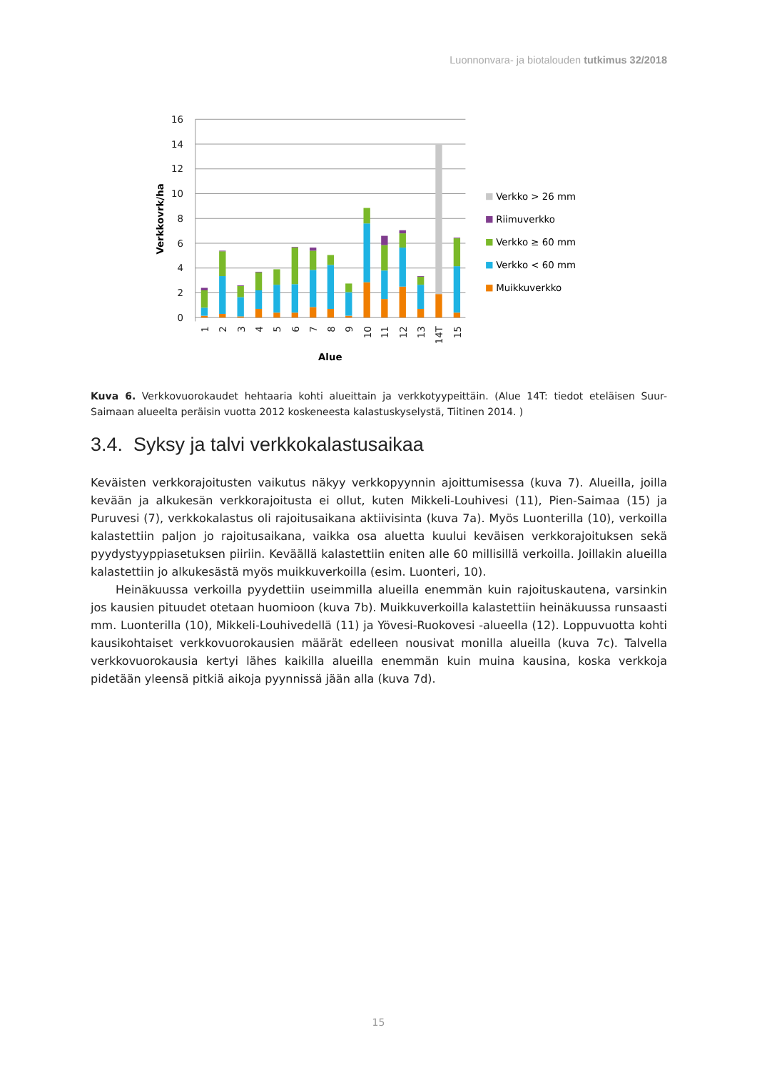Luonnonvara- ja biotalouden tutkimus 32/2018
16
14
12
10
8
6
4
2
0
Verkkovrk/ha
1
2
3
4
5
6
7
8
9
10
11
12
13
14T
15
Alue
Verkko > 26 mm
Riimuverkko
Verkko ≥ 60 mm
Verkko < 60 mm
Muikkuverkko
Kuva 6. Verkkovuorokaudet hehtaaria kohti alueittain ja verkkotyypeittäin. (Alue 14T: tiedot eteläisen Suur-Saimaan alueelta peräisin vuotta 2012 koskeneesta kalastuskyselystä, Tiitinen 2014. )
3.4. Syksy ja talvi verkkokalastusaikaa
Keväisten verkkorajoitusten vaikutus näkyy verkkopyynnin ajoittumisessa (kuva 7). Alueilla, joilla kevään ja alkukesän verkkorajoitusta ei ollut, kuten Mikkeli-Louhivesi (11), Pien-Saimaa (15) ja Puruvesi (7), verkkokalastus oli rajoitusaikana aktiivisinta (kuva 7a). Myös Luonterilla (10), verkoilla kalastettiin paljon jo rajoitusaikana, vaikka osa aluetta kuului keväisen verkkorajoituksen sekä pyydystyyppiasetuksen piiriin. Keväällä kalastettiin eniten alle 60 millisillä verkoilla. Joillakin alueilla kalastettiin jo alkukesästä myös muikkuverkoilla (esim. Luonteri, 10).
Heinäkuussa verkoilla pyydettiin useimmilla alueilla enemmän kuin rajoituskautena, varsinkin jos kausien pituudet otetaan huomioon (kuva 7b). Muikkuverkoilla kalastettiin heinäkuussa runsaasti mm. Luonterilla (10), Mikkeli-Louhivedellä (11) ja Yövesi-Ruokovesi -alueella (12). Loppuvuotta kohti kausikohtaiset verkkovuorokausien määrät edelleen nousivat monilla alueilla (kuva 7c). Talvella verkkovuorokausia kertyi lähes kaikilla alueilla enemmän kuin muina kausina, koska verkkoja pidetään yleensä pitkiä aikoja pyynnissä jään alla (kuva 7d).
15